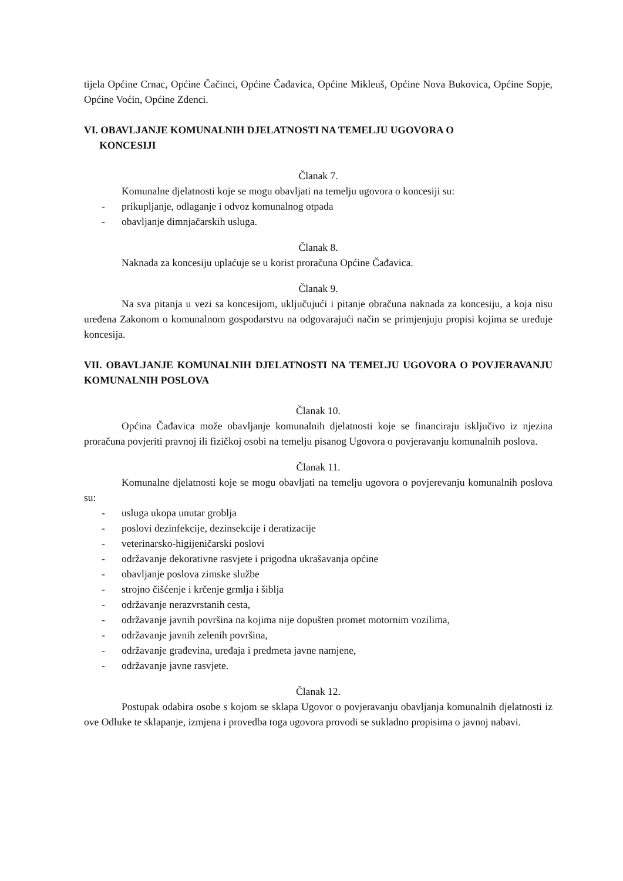tijela Općine Crnac, Općine Čačinci, Općine Čađavica, Općine Mikleuš, Općine Nova Bukovica, Općine Sopje, Općine Voćin, Općine Zdenci.
VI. OBAVLJANJE KOMUNALNIH DJELATNOSTI NA TEMELJU UGOVORA O
KONCESIJI
Članak 7.
Komunalne djelatnosti koje se mogu obavljati na temelju ugovora o koncesiji su:
- prikupljanje, odlaganje i odvoz komunalnog otpada
- obavljanje dimnjačarskih usluga.
Članak 8.
Naknada za koncesiju uplaćuje se u korist proračuna Općine Čađavica.
Članak 9.
Na sva pitanja u vezi sa koncesijom, uključujući i pitanje obračuna naknada za koncesiju, a koja nisu uređena Zakonom o komunalnom gospodarstvu na odgovarajući način se primjenjuju propisi kojima se uređuje koncesija.
VII. OBAVLJANJE KOMUNALNIH DJELATNOSTI NA TEMELJU UGOVORA O POVJERAVANJU KOMUNALNIH POSLOVA
Članak 10.
Općina Čađavica može obavljanje komunalnih djelatnosti koje se financiraju isključivo iz njezina proračuna povjeriti pravnoj ili fizičkoj osobi na temelju pisanog Ugovora o povjeravanju komunalnih poslova.
Članak 11.
Komunalne djelatnosti koje se mogu obavljati na temelju ugovora o povjerevanju komunalnih poslova su:
- usluga ukopa unutar groblja
- poslovi dezinfekcije, dezinsekcije i deratizacije
- veterinarsko-higijeničarski poslovi
- održavanje dekorativne rasvjete i prigodna ukrašavanja općine
- obavljanje poslova zimske službe
- strojno čišćenje i krčenje grmlja i šiblja
- održavanje nerazvrstanih cesta,
- održavanje javnih površina na kojima nije dopušten promet motornim vozilima,
- održavanje javnih zelenih površina,
- održavanje građevina, uređaja i predmeta javne namjene,
- održavanje javne rasvjete.
Članak 12.
Postupak odabira osobe s kojom se sklapa Ugovor o povjeravanju obavljanja komunalnih djelatnosti iz ove Odluke te sklapanje, izmjena i provedba toga ugovora provodi se sukladno propisima o javnoj nabavi.